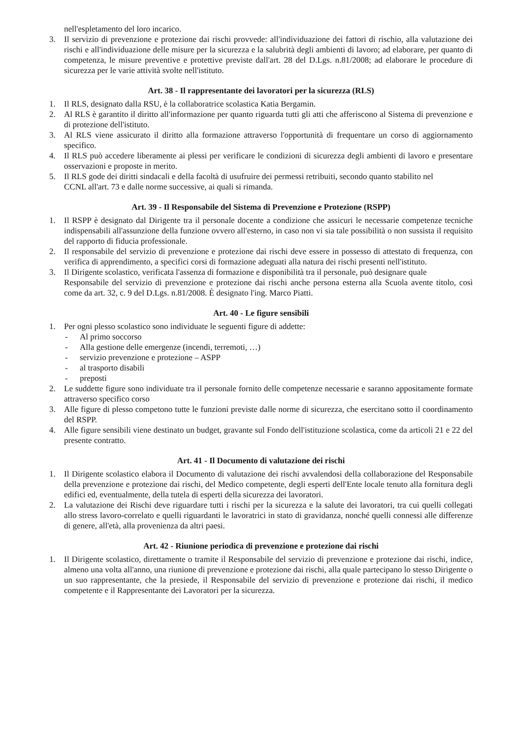nell'espletamento del loro incarico.
3. Il servizio di prevenzione e protezione dai rischi provvede: all'individuazione dei fattori di rischio, alla valutazione dei rischi e all'individuazione delle misure per la sicurezza e la salubrità degli ambienti di lavoro; ad elaborare, per quanto di competenza, le misure preventive e protettive previste dall'art. 28 del D.Lgs. n.81/2008; ad elaborare le procedure di sicurezza per le varie attività svolte nell'istituto.
Art. 38 - Il rappresentante dei lavoratori per la sicurezza (RLS)
1. Il RLS, designato dalla RSU, è la collaboratrice scolastica Katia Bergamin.
2. Al RLS è garantito il diritto all'informazione per quanto riguarda tutti gli atti che afferiscono al Sistema di prevenzione e di protezione dell'istituto.
3. Al RLS viene assicurato il diritto alla formazione attraverso l'opportunità di frequentare un corso di aggiornamento specifico.
4. Il RLS può accedere liberamente ai plessi per verificare le condizioni di sicurezza degli ambienti di lavoro e presentare osservazioni e proposte in merito.
5. Il RLS gode dei diritti sindacali e della facoltà di usufruire dei permessi retribuiti, secondo quanto stabilito nel
CCNL all'art. 73 e dalle norme successive, ai quali si rimanda.
Art. 39 - Il Responsabile del Sistema di Prevenzione e Protezione (RSPP)
1. Il RSPP è designato dal Dirigente tra il personale docente a condizione che assicuri le necessarie competenze tecniche indispensabili all'assunzione della funzione ovvero all'esterno, in caso non vi sia tale possibilità o non sussista il requisito del rapporto di fiducia professionale.
2. Il responsabile del servizio di prevenzione e protezione dai rischi deve essere in possesso di attestato di frequenza, con verifica di apprendimento, a specifici corsi di formazione adeguati alla natura dei rischi presenti nell'istituto.
3. Il Dirigente scolastico, verificata l'assenza di formazione e disponibilità tra il personale, può designare quale
Responsabile del servizio di prevenzione e protezione dai rischi anche persona esterna alla Scuola avente titolo, così come da art. 32, c. 9 del D.Lgs. n.81/2008. È designato l'ing. Marco Piatti.
Art. 40 - Le figure sensibili
1. Per ogni plesso scolastico sono individuate le seguenti figure di addette:
- Al primo soccorso
- Alla gestione delle emergenze (incendi, terremoti, …)
- servizio prevenzione e protezione – ASPP
- al trasporto disabili
- preposti
2. Le suddette figure sono individuate tra il personale fornito delle competenze necessarie e saranno appositamente formate attraverso specifico corso
3. Alle figure di plesso competono tutte le funzioni previste dalle norme di sicurezza, che esercitano sotto il coordinamento del RSPP.
4. Alle figure sensibili viene destinato un budget, gravante sul Fondo dell'istituzione scolastica, come da articoli 21 e 22 del presente contratto.
Art. 41 - Il Documento di valutazione dei rischi
1. Il Dirigente scolastico elabora il Documento di valutazione dei rischi avvalendosi della collaborazione del Responsabile della prevenzione e protezione dai rischi, del Medico competente, degli esperti dell'Ente locale tenuto alla fornitura degli edifici ed, eventualmente, della tutela di esperti della sicurezza dei lavoratori.
2. La valutazione dei Rischi deve riguardare tutti i rischi per la sicurezza e la salute dei lavoratori, tra cui quelli collegati allo stress lavoro-correlato e quelli riguardanti le lavoratrici in stato di gravidanza, nonché quelli connessi alle differenze di genere, all'età, alla provenienza da altri paesi.
Art. 42 - Riunione periodica di prevenzione e protezione dai rischi
1. Il Dirigente scolastico, direttamente o tramite il Responsabile del servizio di prevenzione e protezione dai rischi, indice, almeno una volta all'anno, una riunione di prevenzione e protezione dai rischi, alla quale partecipano lo stesso Dirigente o un suo rappresentante, che la presiede, il Responsabile del servizio di prevenzione e protezione dai rischi, il medico competente e il Rappresentante dei Lavoratori per la sicurezza.